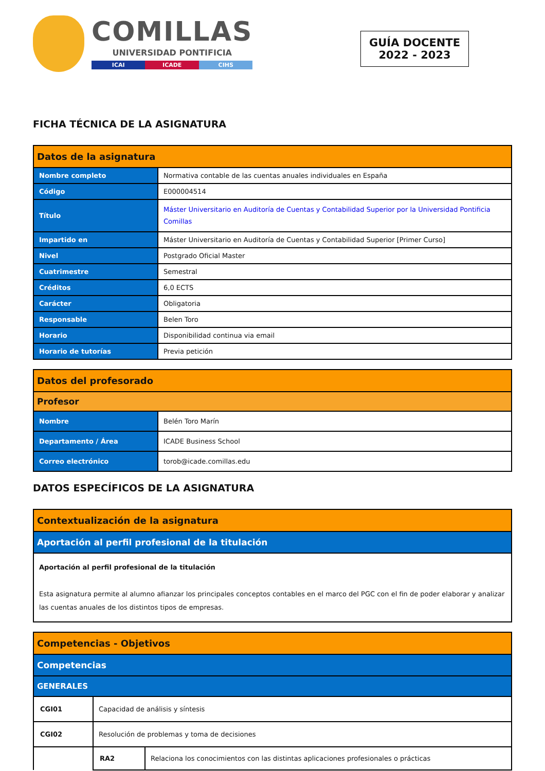COMILLAS
UNIVERSIDAD PONTIFICIA
ICAI ICADE CIHS
GUÍA DOCENTE
2022 - 2023
FICHA TÉCNICA DE LA ASIGNATURA
| Datos de la asignatura | |
| Nombre completo | Normativa contable de las cuentas anuales individuales en España |
| Código | E000004514 |
| Título | Máster Universitario en Auditoría de Cuentas y Contabilidad Superior por la Universidad Pontificia Comillas |
| Impartido en | Máster Universitario en Auditoría de Cuentas y Contabilidad Superior [Primer Curso] |
| Nivel | Postgrado Oficial Master |
| Cuatrimestre | Semestral |
| Créditos | 6,0 ECTS |
| Carácter | Obligatoria |
| Responsable | Belen Toro |
| Horario | Disponibilidad continua via email |
| Horario de tutorías | Previa petición |
| Datos del profesorado | |
| Profesor | |
| Nombre | Belén Toro Marín |
| Departamento / Área | ICADE Business School |
| Correo electrónico | torob@icade.comillas.edu |
DATOS ESPECÍFICOS DE LA ASIGNATURA
| Contextualización de la asignatura |
| Aportación al perfil profesional de la titulación |
| Aportación al perfil profesional de la titulación Esta asignatura permite al alumno afianzar los principales conceptos contables en el marco del PGC con el fin de poder elaborar y analizar las cuentas anuales de los distintos tipos de empresas. |
| Competencias - Objetivos | | |
| Competencias | | |
| GENERALES | | |
| CGI01 | Capacidad de análisis y síntesis | |
| CGI02 | Resolución de problemas y toma de decisiones | |
| | RA2 | Relaciona los conocimientos con las distintas aplicaciones profesionales o prácticas |